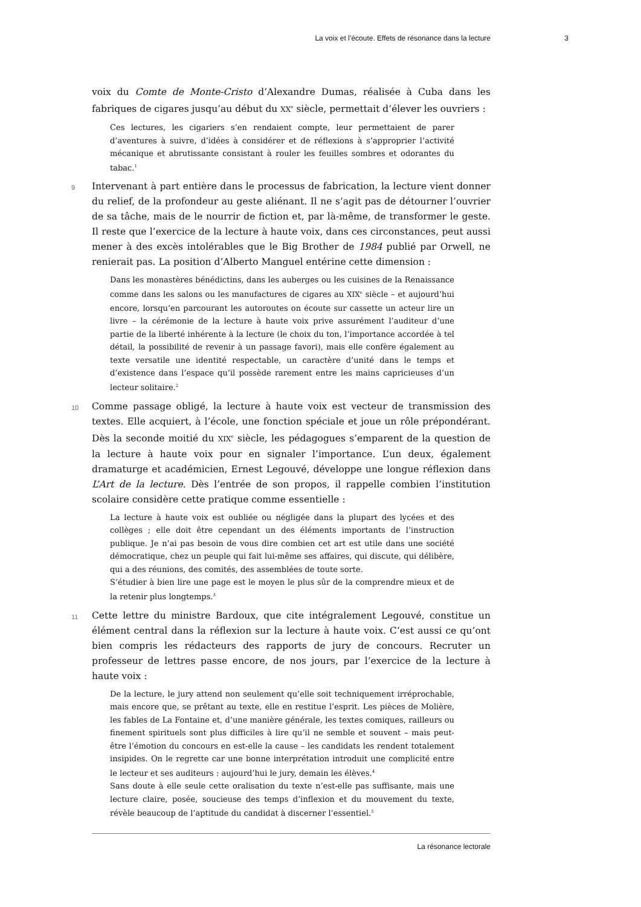La voix et l’écoute. Effets de résonance dans la lecture 3
voix du Comte de Monte-Cristo d’Alexandre Dumas, réalisée à Cuba dans les fabriques de cigares jusqu’au début du XX<sup>e</sup> siècle, permettait d’élever les ouvriers :
Ces lectures, les cigariers s’en rendaient compte, leur permettaient de parer d’aventures à suivre, d’idées à considérer et de réflexions à s’approprier l’activité mécanique et abrutissante consistant à rouler les feuilles sombres et odorantes du tabac.<sup>1</sup>
9 Intervenant à part entière dans le processus de fabrication, la lecture vient donner du relief, de la profondeur au geste aliénant. Il ne s’agit pas de détourner l’ouvrier de sa tâche, mais de le nourrir de fiction et, par là-même, de transformer le geste. Il reste que l’exercice de la lecture à haute voix, dans ces circonstances, peut aussi mener à des excès intolérables que le Big Brother de 1984 publié par Orwell, ne renierait pas. La position d’Alberto Manguel entérine cette dimension :
Dans les monastères bénédictins, dans les auberges ou les cuisines de la Renaissance comme dans les salons ou les manufactures de cigares au XIX<sup>e</sup> siècle – et aujourd’hui encore, lorsqu’en parcourant les autoroutes on écoute sur cassette un acteur lire un livre – la cérémonie de la lecture à haute voix prive assurément l’auditeur d’une partie de la liberté inhérente à la lecture (le choix du ton, l’importance accordée à tel détail, la possibilité de revenir à un passage favori), mais elle confère également au texte versatile une identité respectable, un caractère d’unité dans le temps et d’existence dans l’espace qu’il possède rarement entre les mains capricieuses d’un lecteur solitaire.<sup>2</sup>
10 Comme passage obligé, la lecture à haute voix est vecteur de transmission des textes. Elle acquiert, à l’école, une fonction spéciale et joue un rôle prépondérant. Dès la seconde moitié du XIX<sup>e</sup> siècle, les pédagogues s’emparent de la question de la lecture à haute voix pour en signaler l’importance. L’un deux, également dramaturge et académicien, Ernest Legouvé, développe une longue réflexion dans L’Art de la lecture. Dès l’entrée de son propos, il rappelle combien l’institution scolaire considère cette pratique comme essentielle :
La lecture à haute voix est oubliée ou négligée dans la plupart des lycées et des collèges ; elle doit être cependant un des éléments importants de l’instruction publique. Je n’ai pas besoin de vous dire combien cet art est utile dans une société démocratique, chez un peuple qui fait lui-même ses affaires, qui discute, qui délibère, qui a des réunions, des comités, des assemblées de toute sorte.
S’étudier à bien lire une page est le moyen le plus sûr de la comprendre mieux et de la retenir plus longtemps.<sup>3</sup>
11 Cette lettre du ministre Bardoux, que cite intégralement Legouvé, constitue un élément central dans la réflexion sur la lecture à haute voix. C’est aussi ce qu’ont bien compris les rédacteurs des rapports de jury de concours. Recruter un professeur de lettres passe encore, de nos jours, par l’exercice de la lecture à haute voix :
De la lecture, le jury attend non seulement qu’elle soit techniquement irréprochable, mais encore que, se prêtant au texte, elle en restitue l’esprit. Les pièces de Molière, les fables de La Fontaine et, d’une manière générale, les textes comiques, railleurs ou finement spirituels sont plus difficiles à lire qu’il ne semble et souvent – mais peut-être l’émotion du concours en est-elle la cause – les candidats les rendent totalement insipides. On le regrette car une bonne interprétation introduit une complicité entre le lecteur et ses auditeurs : aujourd’hui le jury, demain les élèves.<sup>4</sup>
Sans doute à elle seule cette oralisation du texte n’est-elle pas suffisante, mais une lecture claire, posée, soucieuse des temps d’inflexion et du mouvement du texte, révèle beaucoup de l’aptitude du candidat à discerner l’essentiel.<sup>5</sup>
La résonance lectorale